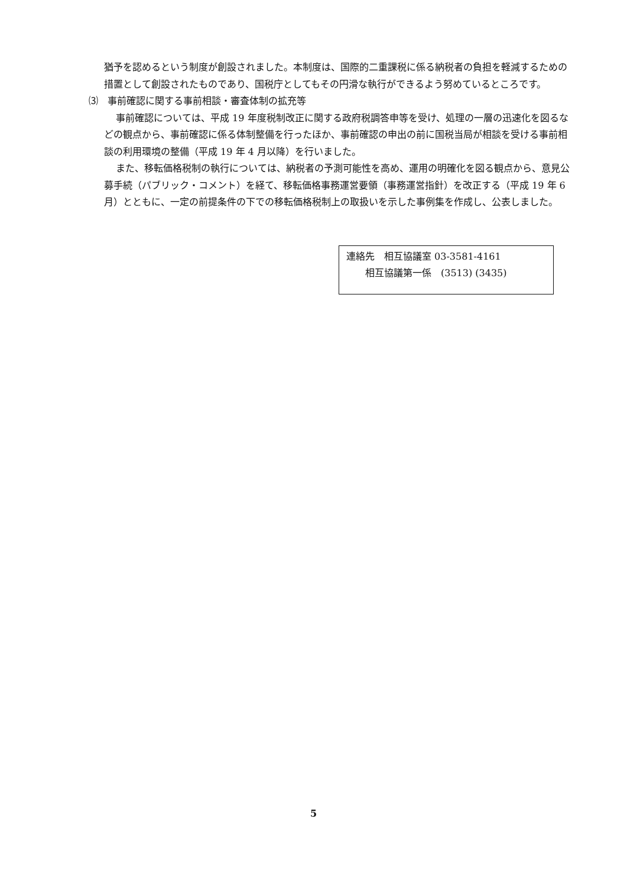猶予を認めるという制度が創設されました。本制度は、国際的二重課税に係る納税者の負担を軽減するための措置として創設されたものであり、国税庁としてもその円滑な執行ができるよう努めているところです。
⑶　事前確認に関する事前相談・審査体制の拡充等
事前確認については、平成 19 年度税制改正に関する政府税調答申等を受け、処理の一層の迅速化を図るなどの観点から、事前確認に係る体制整備を行ったほか、事前確認の申出の前に国税当局が相談を受ける事前相談の利用環境の整備（平成 19 年 4 月以降）を行いました。
また、移転価格税制の執行については、納税者の予測可能性を高め、運用の明確化を図る観点から、意見公募手続（パブリック・コメント）を経て、移転価格事務運営要領（事務運営指針）を改正する（平成 19 年 6 月）とともに、一定の前提条件の下での移転価格税制上の取扱いを示した事例集を作成し、公表しました。
連絡先　相互協議室 03-3581-4161
　　相互協議第一係　(3513) (3435)
5